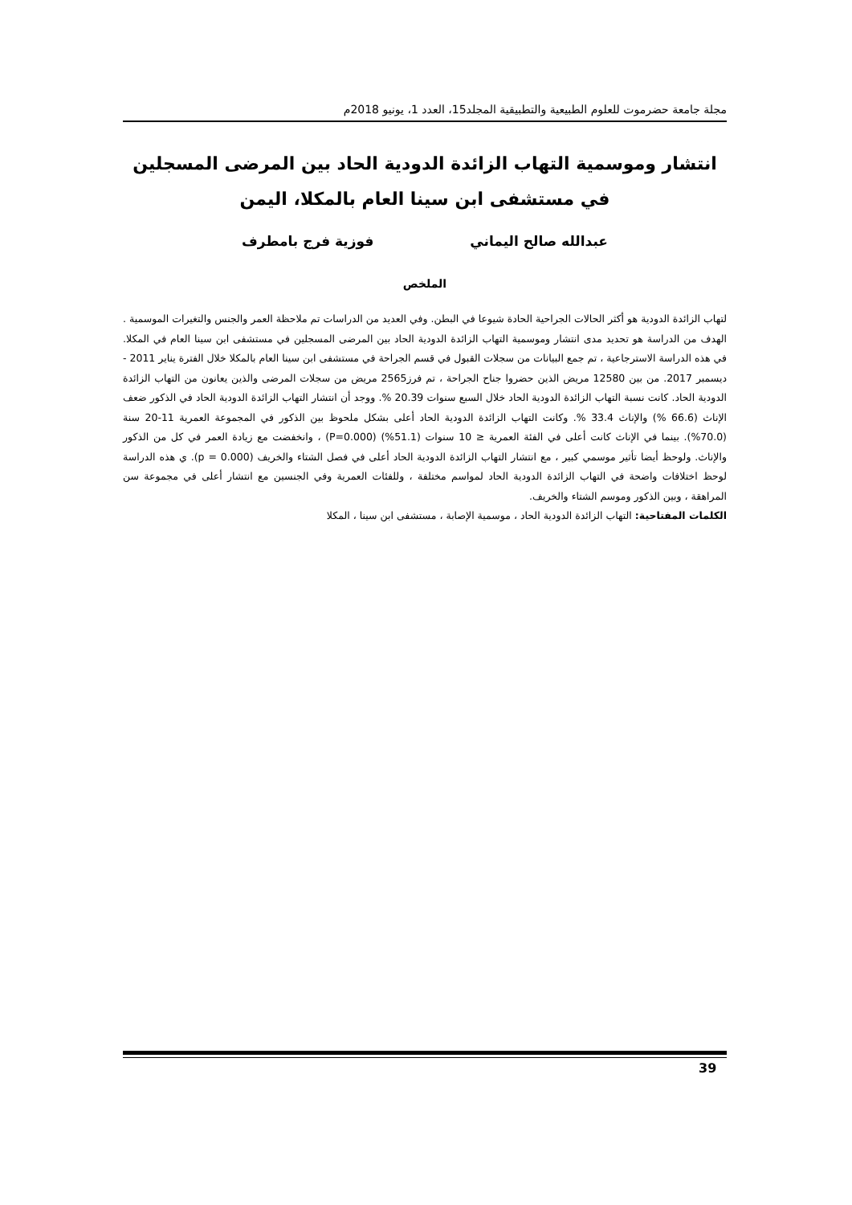مجلة جامعة حضرموت للعلوم الطبيعية والتطبيقية المجلد15، العدد 1، يونيو 2018م
انتشار وموسمية التهاب الزائدة الدودية الحاد بين المرضى المسجلين
في مستشفى ابن سينا العام بالمكلا، اليمن
عبدالله صالح اليماني فوزية فرج بامطرف
الملخص
لتهاب الزائدة الدودية هو أكثر الحالات الجراحية الحادة شيوعا في البطن. وفي العديد من الدراسات تم ملاحظة العمر والجنس والتغيرات الموسمية . الهدف من الدراسة هو تحديد مدى انتشار وموسمية التهاب الزائدة الدودية الحاد بين المرضى المسجلين في مستشفى ابن سينا العام في المكلا. في هذه الدراسة الاسترجاعية ، تم جمع البيانات من سجلات القبول في قسم الجراحة في مستشفى ابن سينا العام بالمكلا خلال الفترة يناير 2011 - ديسمبر 2017. من بين 12580 مريض الذين حضروا جناح الجراحة ، تم فرز2565 مريض من سجلات المرضى والذين يعانون من التهاب الزائدة الدودية الحاد. كانت نسبة التهاب الزائدة الدودية الحاد خلال السبع سنوات 20.39 %. ووجد أن انتشار التهاب الزائدة الدودية الحاد في الذكور ضعف الإناث (66.6 %) والإناث 33.4 %. وكانت التهاب الزائدة الدودية الحاد أعلى بشكل ملحوظ بين الذكور في المجموعة العمرية 11-20 سنة (70.0%). بينما في الإناث كانت أعلى في الفئة العمرية ≤ 10 سنوات (51.1%) (P=0.000) ، وانخفضت مع زيادة العمر في كل من الذكور والإناث. ولوحظ أيضا تأثير موسمي كبير ، مع انتشار التهاب الزائدة الدودية الحاد أعلى في فصل الشتاء والخريف (p = 0.000). ي هذه الدراسة لوحظ اختلافات واضحة في التهاب الزائدة الدودية الحاد لمواسم مختلفة ، وللفئات العمرية وفي الجنسين مع انتشار أعلى في مجموعة سن المراهقة ، وبين الذكور وموسم الشتاء والخريف.
الكلمات المفتاحية: التهاب الزائدة الدودية الحاد ، موسمية الإصابة ، مستشفى ابن سينا ، المكلا
39